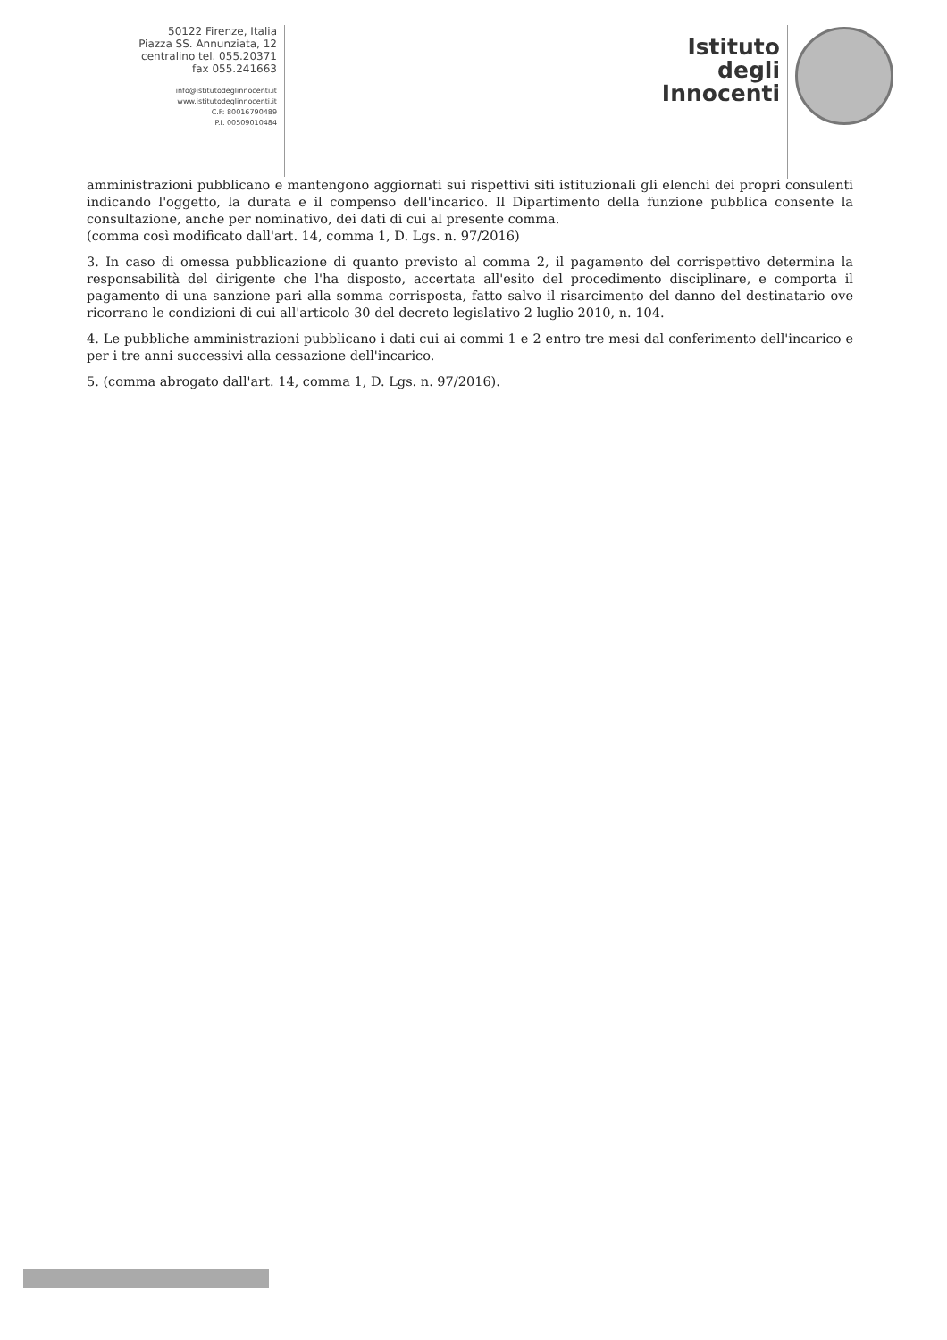50122 Firenze, Italia
Piazza SS. Annunziata, 12
centralino tel. 055.20371
fax 055.241663
info@istitutodeglinnocenti.it
www.istitutodeglinnocenti.it
C.F: 80016790489
P.I. 00509010484
Istituto
degli
Innocenti
amministrazioni pubblicano e mantengono aggiornati sui rispettivi siti istituzionali gli elenchi dei propri consulenti indicando l'oggetto, la durata e il compenso dell'incarico. Il Dipartimento della funzione pubblica consente la consultazione, anche per nominativo, dei dati di cui al presente comma.
(comma così modificato dall'art. 14, comma 1, D. Lgs. n. 97/2016)
3. In caso di omessa pubblicazione di quanto previsto al comma 2, il pagamento del corrispettivo determina la responsabilità del dirigente che l'ha disposto, accertata all'esito del procedimento disciplinare, e comporta il pagamento di una sanzione pari alla somma corrisposta, fatto salvo il risarcimento del danno del destinatario ove ricorrano le condizioni di cui all'articolo 30 del decreto legislativo 2 luglio 2010, n. 104.
4. Le pubbliche amministrazioni pubblicano i dati cui ai commi 1 e 2 entro tre mesi dal conferimento dell'incarico e per i tre anni successivi alla cessazione dell'incarico.
5. (comma abrogato dall'art. 14, comma 1, D. Lgs. n. 97/2016).